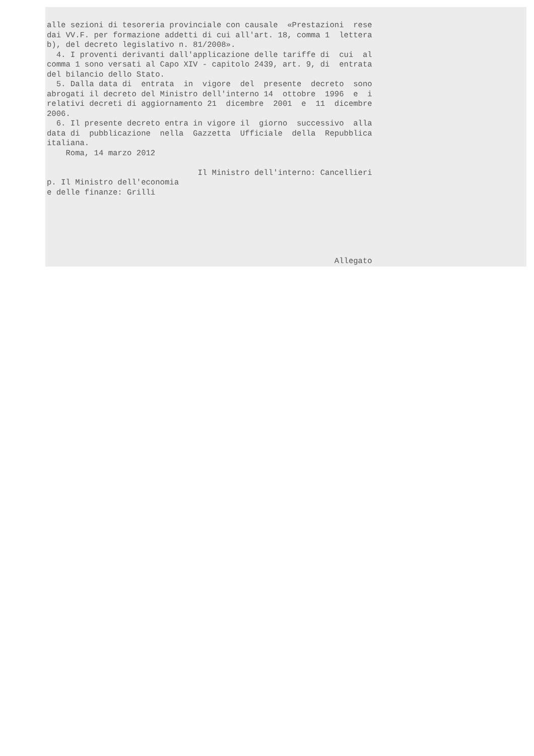alle sezioni di tesoreria provinciale con causale «Prestazioni rese dai VV.F. per formazione addetti di cui all'art. 18, comma 1 lettera b), del decreto legislativo n. 81/2008». 4. I proventi derivanti dall'applicazione delle tariffe di cui al comma 1 sono versati al Capo XIV - capitolo 2439, art. 9, di entrata del bilancio dello Stato. 5. Dalla data di entrata in vigore del presente decreto sono abrogati il decreto del Ministro dell'interno 14 ottobre 1996 e i relativi decreti di aggiornamento 21 dicembre 2001 e 11 dicembre 2006. 6. Il presente decreto entra in vigore il giorno successivo alla data di pubblicazione nella Gazzetta Ufficiale della Repubblica italiana. Roma, 14 marzo 2012 Il Ministro dell'interno: Cancellieri p. Il Ministro dell'economia e delle finanze: Grilli Allegato